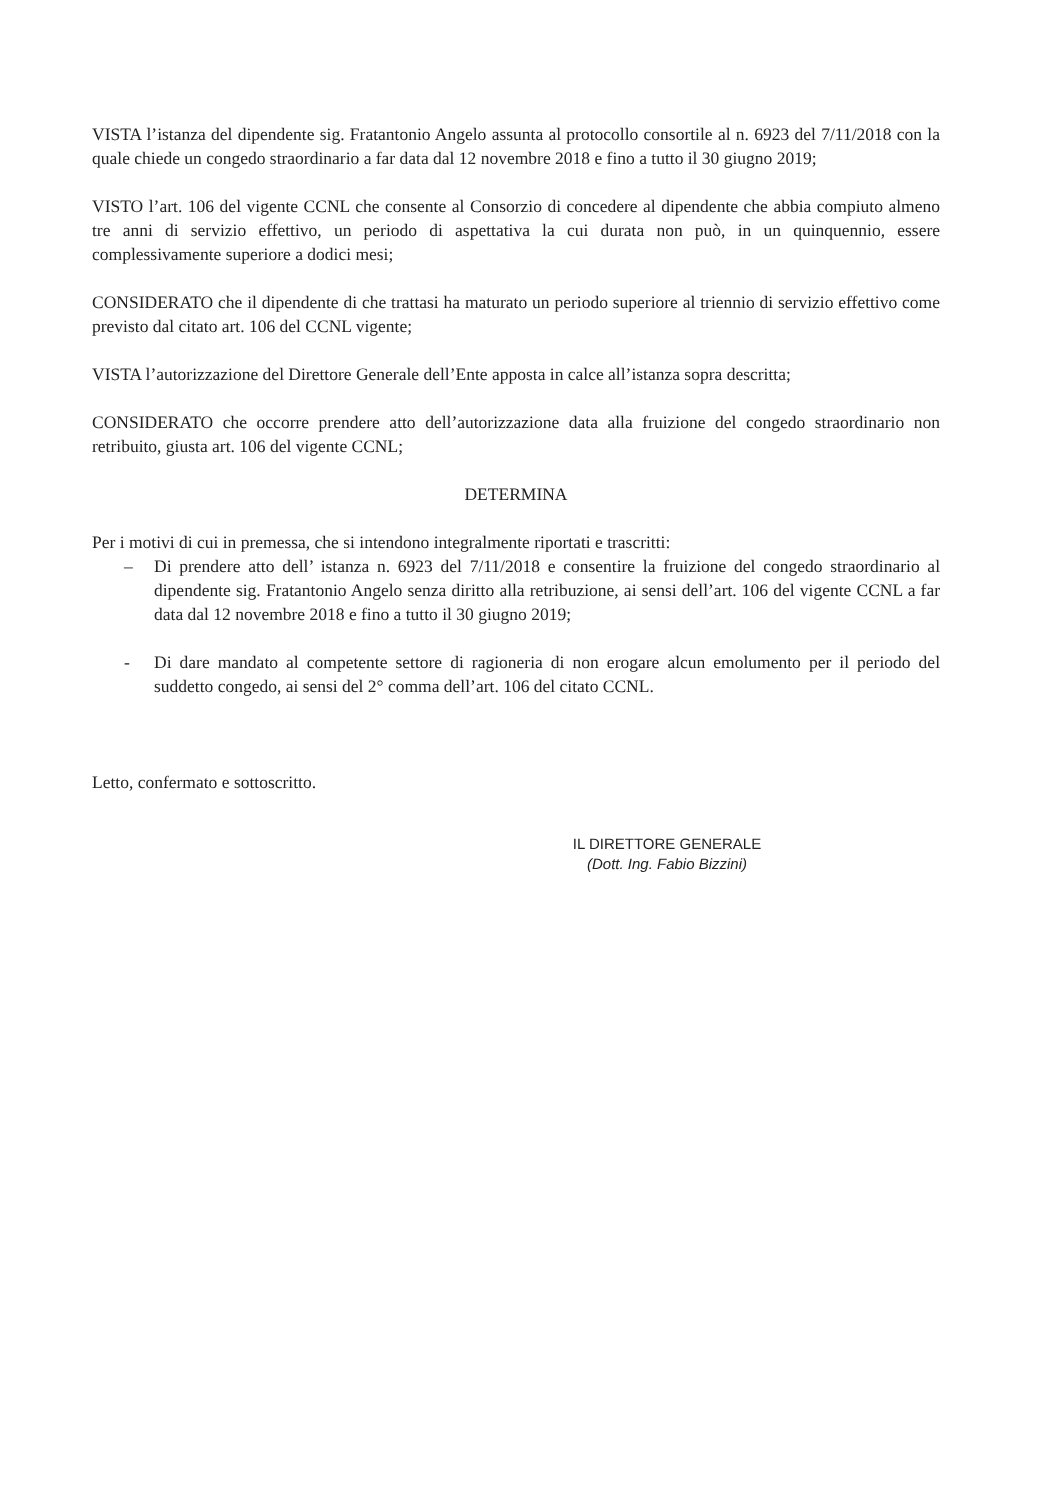VISTA l’istanza del dipendente sig. Fratantonio Angelo assunta al protocollo consortile al n. 6923 del 7/11/2018 con la quale chiede un congedo straordinario a far data dal 12 novembre 2018 e fino a tutto il 30 giugno 2019;
VISTO l’art. 106 del vigente CCNL che consente al Consorzio di concedere al dipendente che abbia compiuto almeno tre anni di servizio effettivo, un periodo di aspettativa la cui durata non può, in un quinquennio, essere complessivamente superiore a dodici mesi;
CONSIDERATO che il dipendente di che trattasi ha maturato un periodo superiore al triennio di servizio effettivo come previsto dal citato art. 106 del CCNL vigente;
VISTA l’autorizzazione del Direttore Generale dell’Ente apposta in calce all’istanza sopra descritta;
CONSIDERATO che occorre prendere atto dell’autorizzazione data alla fruizione del congedo straordinario non retribuito, giusta art. 106 del vigente CCNL;
DETERMINA
Per i motivi di cui in premessa, che si intendono integralmente riportati e trascritti:
– Di prendere atto dell’ istanza n. 6923 del 7/11/2018 e consentire la fruizione del congedo straordinario al dipendente sig. Fratantonio Angelo senza diritto alla retribuzione, ai sensi dell’art. 106 del vigente CCNL a far data dal 12 novembre 2018 e fino a tutto il 30 giugno 2019;
- Di dare mandato al competente settore di ragioneria di non erogare alcun emolumento per il periodo del suddetto congedo, ai sensi del 2° comma dell’art. 106 del citato CCNL.
Letto, confermato e sottoscritto.
IL DIRETTORE GENERALE
(Dott. Ing. Fabio Bizzini)